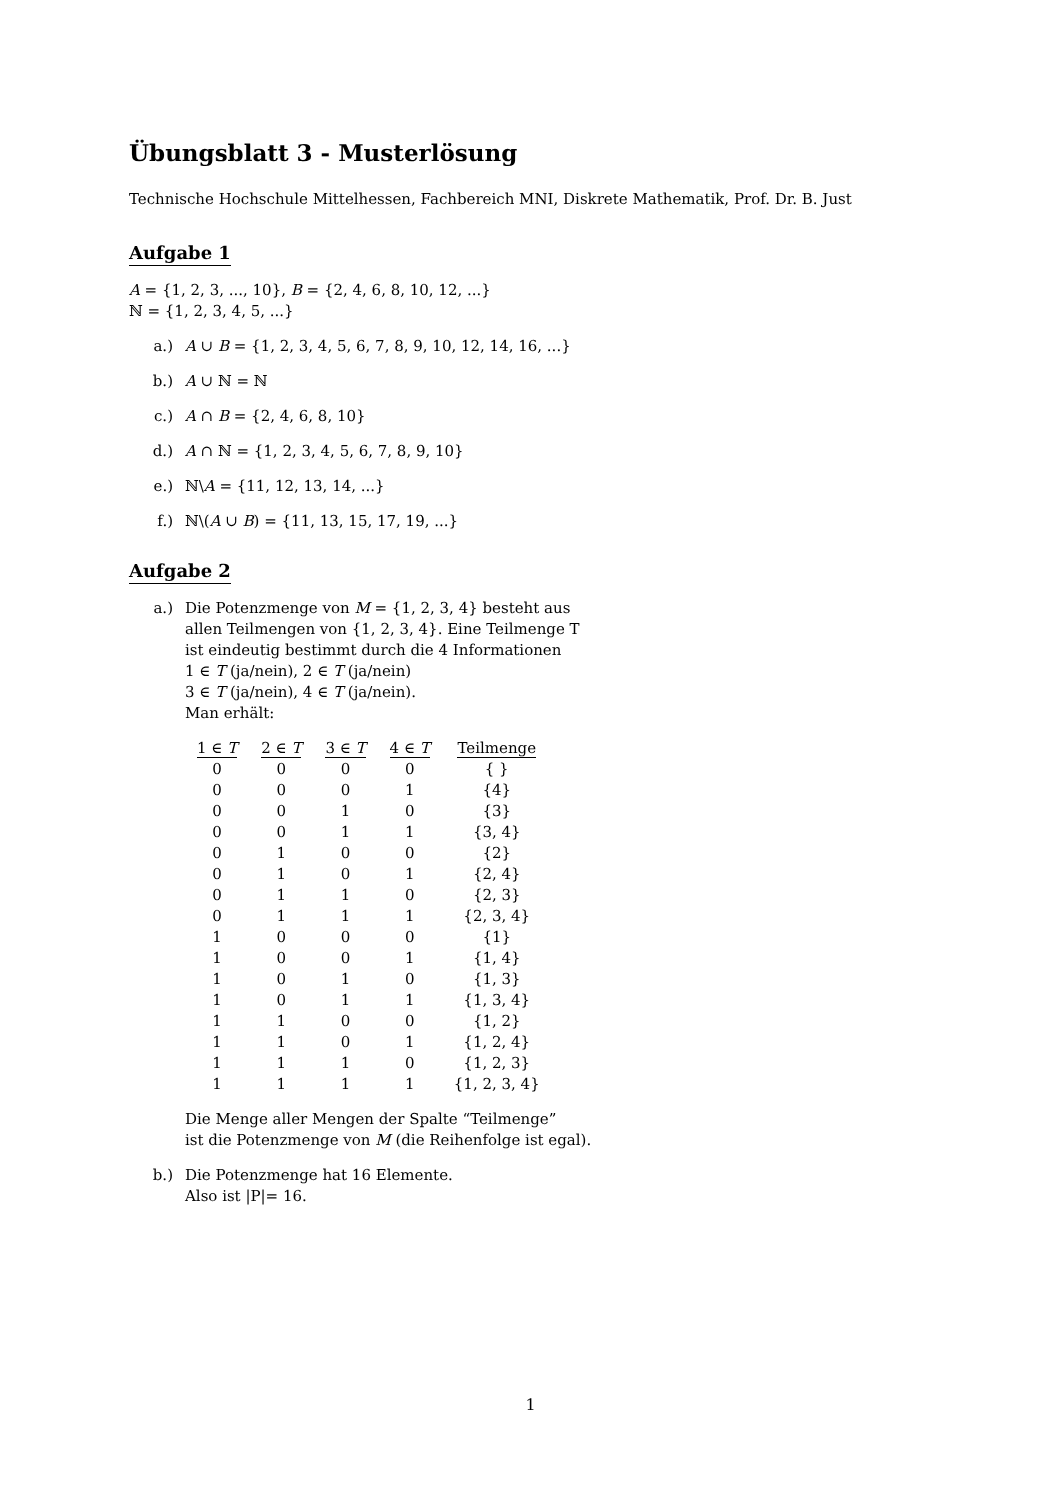Übungsblatt 3 - Musterlösung
Technische Hochschule Mittelhessen, Fachbereich MNI, Diskrete Mathematik, Prof. Dr. B. Just
Aufgabe 1
A = {1, 2, 3, ..., 10}, B = {2, 4, 6, 8, 10, 12, ...}
ℕ = {1, 2, 3, 4, 5, ...}
a.) A ∪ B = {1, 2, 3, 4, 5, 6, 7, 8, 9, 10, 12, 14, 16, ...}
b.) A ∪ ℕ = ℕ
c.) A ∩ B = {2, 4, 6, 8, 10}
d.) A ∩ ℕ = {1, 2, 3, 4, 5, 6, 7, 8, 9, 10}
e.) ℕ\A = {11, 12, 13, 14, ...}
f.) ℕ\(A ∪ B) = {11, 13, 15, 17, 19, ...}
Aufgabe 2
a.) Die Potenzmenge von M = {1, 2, 3, 4} besteht aus
allen Teilmengen von {1, 2, 3, 4}. Eine Teilmenge T
ist eindeutig bestimmt durch die 4 Informationen
1 ∈ T (ja/nein), 2 ∈ T (ja/nein)
3 ∈ T (ja/nein), 4 ∈ T (ja/nein).
Man erhält:
| 1 ∈ T | 2 ∈ T | 3 ∈ T | 4 ∈ T | Teilmenge |
| --- | --- | --- | --- | --- |
| 0 | 0 | 0 | 0 | { } |
| 0 | 0 | 0 | 1 | {4} |
| 0 | 0 | 1 | 0 | {3} |
| 0 | 0 | 1 | 1 | {3, 4} |
| 0 | 1 | 0 | 0 | {2} |
| 0 | 1 | 0 | 1 | {2, 4} |
| 0 | 1 | 1 | 0 | {2, 3} |
| 0 | 1 | 1 | 1 | {2, 3, 4} |
| 1 | 0 | 0 | 0 | {1} |
| 1 | 0 | 0 | 1 | {1, 4} |
| 1 | 0 | 1 | 0 | {1, 3} |
| 1 | 0 | 1 | 1 | {1, 3, 4} |
| 1 | 1 | 0 | 0 | {1, 2} |
| 1 | 1 | 0 | 1 | {1, 2, 4} |
| 1 | 1 | 1 | 0 | {1, 2, 3} |
| 1 | 1 | 1 | 1 | {1, 2, 3, 4} |
Die Menge aller Mengen der Spalte “Teilmenge”
ist die Potenzmenge von M (die Reihenfolge ist egal).
b.) Die Potenzmenge hat 16 Elemente.
Also ist |P|= 16.
1